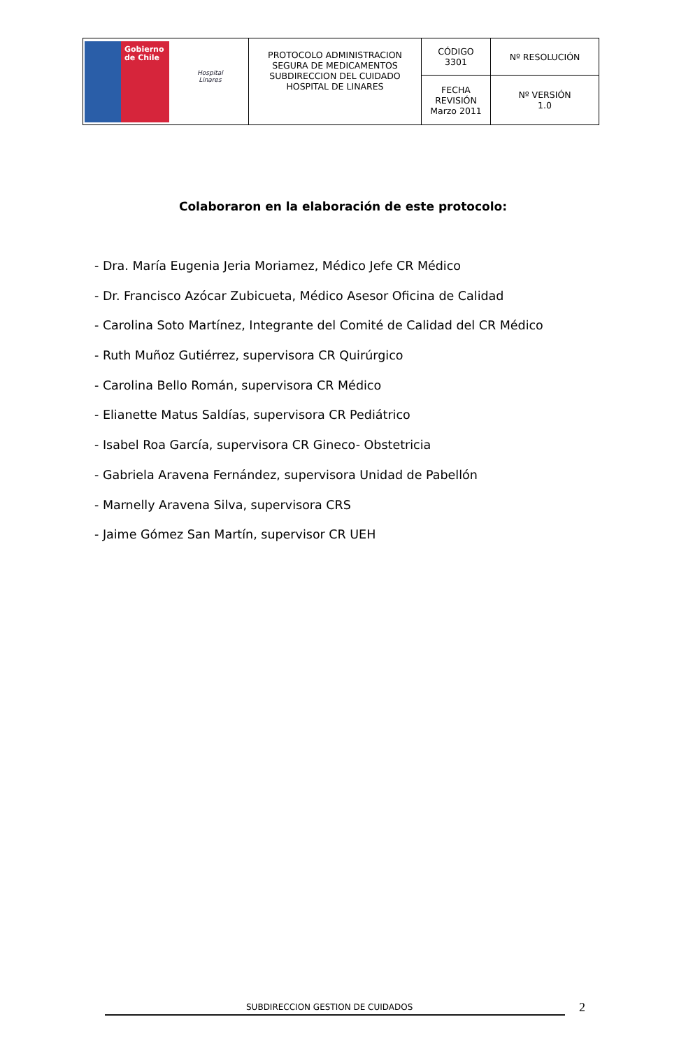| Gobierno de Chile Hospital Linares | PROTOCOLO ADMINISTRACION SEGURA DE MEDICAMENTOS SUBDIRECCION DEL CUIDADO HOSPITAL DE LINARES | CÓDIGO 3301 | Nº RESOLUCIÓN |
| | | FECHA REVISIÓN Marzo 2011 | Nº VERSIÓN 1.0 |
Colaboraron en la elaboración de este protocolo:
- Dra. María Eugenia Jeria Moriamez, Médico Jefe CR Médico
- Dr. Francisco Azócar Zubicueta, Médico Asesor Oficina de Calidad
- Carolina Soto Martínez, Integrante del Comité de Calidad del CR Médico
- Ruth Muñoz Gutiérrez, supervisora CR Quirúrgico
- Carolina Bello Román, supervisora CR Médico
- Elianette Matus Saldías, supervisora CR Pediátrico
- Isabel Roa García, supervisora CR Gineco- Obstetricia
- Gabriela Aravena Fernández, supervisora Unidad de Pabellón
- Marnelly Aravena Silva, supervisora CRS
- Jaime Gómez San Martín, supervisor CR UEH
SUBDIRECCION GESTION DE CUIDADOS
2